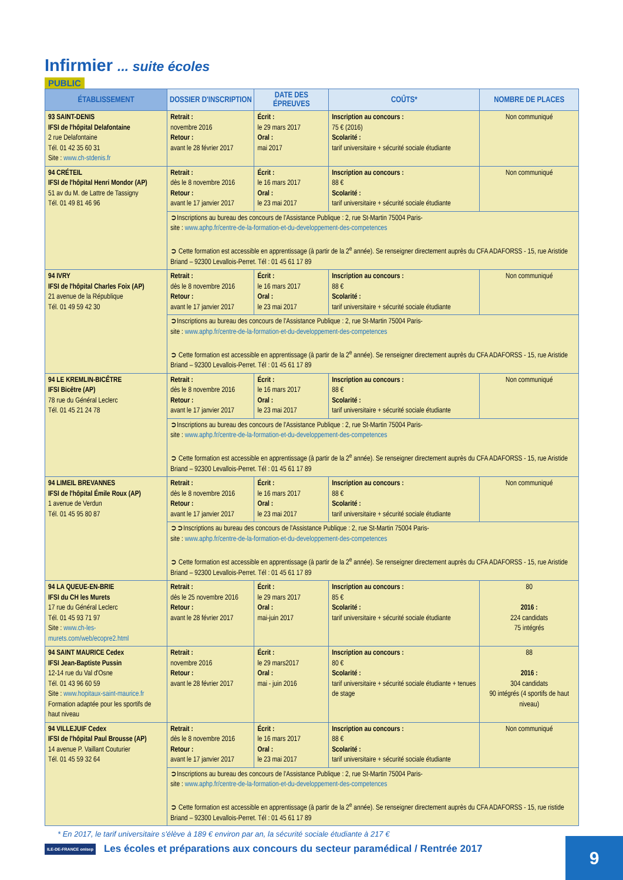Infirmier ... suite écoles
PUBLIC
| ÉTABLISSEMENT | DOSSIER D'INSCRIPTION | DATE DES ÉPREUVES | COÛTS* | NOMBRE DE PLACES |
| --- | --- | --- | --- | --- |
| 93 SAINT-DENIS IFSI de l'hôpital Delafontaine 2 rue Delafontaine Tél. 01 42 35 60 31 Site : www.ch-stdenis.fr | Retrait : novembre 2016 Retour : avant le 28 février 2017 | Écrit : le 29 mars 2017 Oral : mai 2017 | Inscription au concours : 75 € (2016) Scolarité : tarif universitaire + sécurité sociale étudiante | Non communiqué |
| 94 CRÉTEIL IFSI de l'hôpital Henri Mondor (AP) 51 av du M. de Lattre de Tassigny Tél. 01 49 81 46 96 | Retrait : dès le 8 novembre 2016 Retour : avant le 17 janvier 2017 | Écrit : le 16 mars 2017 Oral : le 23 mai 2017 | Inscription au concours : 88 € Scolarité : tarif universitaire + sécurité sociale étudiante | Non communiqué |
| | ➲Inscriptions au bureau des concours de l'Assistance Publique : 2, rue St-Martin 75004 Paris- site : www.aphp.fr/centre-de-la-formation-et-du-developpement-des-competences ➲ Cette formation est accessible en apprentissage (à partir de la 2<sup>e</sup> année). Se renseigner directement auprès du CFA ADAFORSS - 15, rue Aristide Briand – 92300 Levallois-Perret. Tél : 01 45 61 17 89 | | | |
| 94 IVRY IFSI de l'hôpital Charles Foix (AP) 21 avenue de la République Tél. 01 49 59 42 30 | Retrait : dès le 8 novembre 2016 Retour : avant le 17 janvier 2017 | Écrit : le 16 mars 2017 Oral : le 23 mai 2017 | Inscription au concours : 88 € Scolarité : tarif universitaire + sécurité sociale étudiante | Non communiqué |
| | ➲Inscriptions au bureau des concours de l'Assistance Publique : 2, rue St-Martin 75004 Paris- site : www.aphp.fr/centre-de-la-formation-et-du-developpement-des-competences ➲ Cette formation est accessible en apprentissage (à partir de la 2<sup>e</sup> année). Se renseigner directement auprès du CFA ADAFORSS - 15, rue Aristide Briand – 92300 Levallois-Perret. Tél : 01 45 61 17 89 | | | |
| 94 LE KREMLIN-BICÊTRE IFSI Bicêtre (AP) 78 rue du Général Leclerc Tél. 01 45 21 24 78 | Retrait : dès le 8 novembre 2016 Retour : avant le 17 janvier 2017 | Écrit : le 16 mars 2017 Oral : le 23 mai 2017 | Inscription au concours : 88 € Scolarité : tarif universitaire + sécurité sociale étudiante | Non communiqué |
| | ➲Inscriptions au bureau des concours de l'Assistance Publique : 2, rue St-Martin 75004 Paris- site : www.aphp.fr/centre-de-la-formation-et-du-developpement-des-competences ➲ Cette formation est accessible en apprentissage (à partir de la 2<sup>e</sup> année). Se renseigner directement auprès du CFA ADAFORSS - 15, rue Aristide Briand – 92300 Levallois-Perret. Tél : 01 45 61 17 89 | | | |
| 94 LIMEIL BREVANNES IFSI de l'hôpital Émile Roux (AP) 1 avenue de Verdun Tél. 01 45 95 80 87 | Retrait : dès le 8 novembre 2016 Retour : avant le 17 janvier 2017 | Écrit : le 16 mars 2017 Oral : le 23 mai 2017 | Inscription au concours : 88 € Scolarité : tarif universitaire + sécurité sociale étudiante | Non communiqué |
| | ➲➲Inscriptions au bureau des concours de l'Assistance Publique : 2, rue St-Martin 75004 Paris- site : www.aphp.fr/centre-de-la-formation-et-du-developpement-des-competences ➲ Cette formation est accessible en apprentissage (à partir de la 2<sup>e</sup> année). Se renseigner directement auprès du CFA ADAFORSS - 15, rue Aristide Briand – 92300 Levallois-Perret. Tél : 01 45 61 17 89 | | | |
| 94 LA QUEUE-EN-BRIE IFSI du CH les Murets 17 rue du Général Leclerc Tél. 01 45 93 71 97 Site : www.ch-les-murets.com/web/ecopre2.html | Retrait : dès le 25 novembre 2016 Retour : avant le 28 février 2017 | Écrit : le 29 mars 2017 Oral : mai-juin 2017 | Inscription au concours : 85 € Scolarité : tarif universitaire + sécurité sociale étudiante | 80 2016 : 224 candidats 75 intégrés |
| 94 SAINT MAURICE Cedex IFSI Jean-Baptiste Pussin 12-14 rue du Val d'Osne Tél. 01 43 96 60 59 Site : www.hopitaux-saint-maurice.fr Formation adaptée pour les sportifs de haut niveau | Retrait : novembre 2016 Retour : avant le 28 février 2017 | Écrit : le 29 mars2017 Oral : mai - juin 2016 | Inscription au concours : 80 € Scolarité : tarif universitaire + sécurité sociale étudiante + tenues de stage | 88 2016 : 304 candidats 90 intégrés (4 sportifs de haut niveau) |
| 94 VILLEJUIF Cedex IFSI de l'hôpital Paul Brousse (AP) 14 avenue P. Vaillant Couturier Tél. 01 45 59 32 64 | Retrait : dès le 8 novembre 2016 Retour : avant le 17 janvier 2017 | Écrit : le 16 mars 2017 Oral : le 23 mai 2017 | Inscription au concours : 88 € Scolarité : tarif universitaire + sécurité sociale étudiante | Non communiqué |
| | ➲Inscriptions au bureau des concours de l'Assistance Publique : 2, rue St-Martin 75004 Paris- site : www.aphp.fr/centre-de-la-formation-et-du-developpement-des-competences ➲ Cette formation est accessible en apprentissage (à partir de la 2<sup>e</sup> année). Se renseigner directement auprès du CFA ADAFORSS - 15, rue ristide Briand – 92300 Levallois-Perret. Tél : 01 45 61 17 89 | | | |
* En 2017, le tarif universitaire s'élève à 189 € environ par an, la sécurité sociale étudiante à 217 €
ILE-DE-FRANCE onisep Les écoles et préparations aux concours du secteur paramédical / Rentrée 2017
9